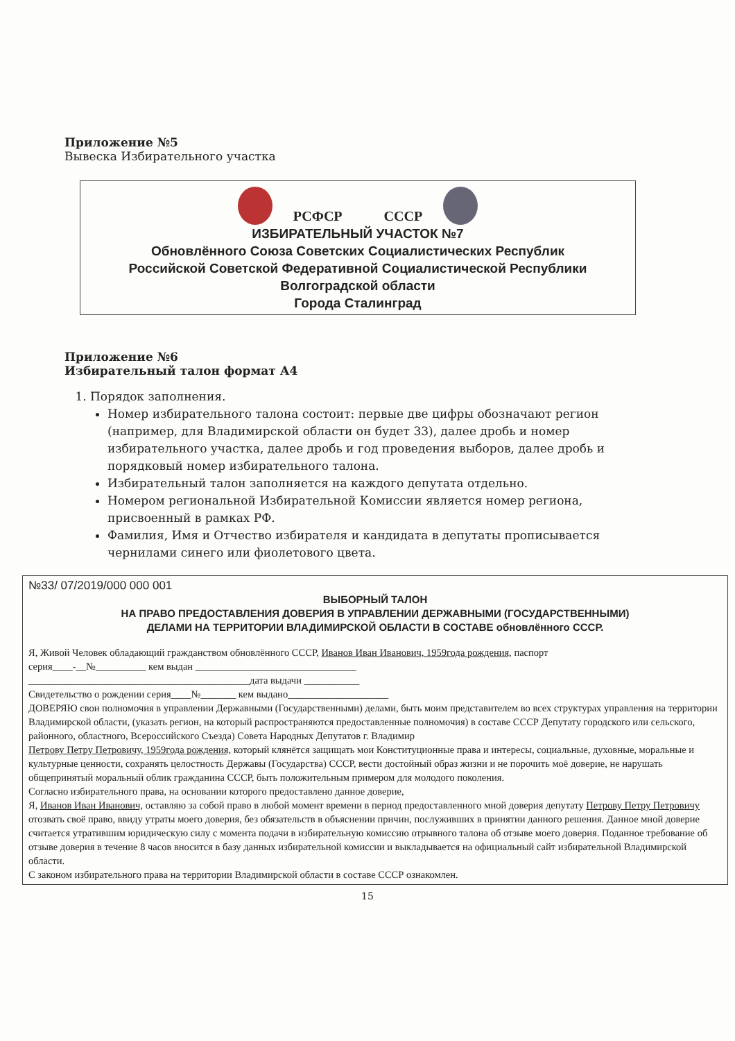Приложение №5
Вывеска Избирательного участка
РСФСР СССР
ИЗБИРАТЕЛЬНЫЙ УЧАСТОК №7
Обновлённого Союза Советских Социалистических Республик
Российской Советской Федеративной Социалистической Республики
Волгоградской области
Города Сталинград
Приложение №6
Избирательный талон формат А4
1. Порядок заполнения.
Номер избирательного талона состоит: первые две цифры обозначают регион (например, для Владимирской области он будет 33), далее дробь и номер избирательного участка, далее дробь и год проведения выборов, далее дробь и порядковый номер избирательного талона.
Избирательный талон заполняется на каждого депутата отдельно.
Номером региональной Избирательной Комиссии является номер региона, присвоенный в рамках РФ.
Фамилия, Имя и Отчество избирателя и кандидата в депутаты прописывается чернилами синего или фиолетового цвета.
№33/ 07/2019/000 000 001
ВЫБОРНЫЙ ТАЛОН
НА ПРАВО ПРЕДОСТАВЛЕНИЯ ДОВЕРИЯ В УПРАВЛЕНИИ ДЕРЖАВНЫМИ (ГОСУДАРСТВЕННЫМИ)
ДЕЛАМИ НА ТЕРРИТОРИИ ВЛАДИМИРСКОЙ ОБЛАСТИ В СОСТАВЕ обновлённого СССР.
Я, Живой Человек обладающий гражданством обновлённого СССР, Иванов Иван Иванович, 1959года рождения, паспорт
серия____-__№__________ кем выдан ________________________________
____________________________________________дата выдачи ___________
Свидетельство о рождении серия____№_______ кем выдано____________________
ДОВЕРЯЮ свои полномочия в управлении Державными (Государственными) делами, быть моим представителем во всех структурах управления на территории Владимирской области, (указать регион, на который распространяются предоставленные полномочия) в составе СССР Депутату городского или сельского, районного, областного, Всероссийского Съезда) Совета Народных Депутатов г. Владимир
Петрову Петру Петровичу, 1959года рождения, который клянётся защищать мои Конституционные права и интересы, социальные, духовные, моральные и культурные ценности, сохранять целостность Державы (Государства) СССР, вести достойный образ жизни и не порочить моё доверие, не нарушать общепринятый моральный облик гражданина СССР, быть положительным примером для молодого поколения.
Согласно избирательного права, на основании которого предоставлено данное доверие,
Я, Иванов Иван Иванович, оставляю за собой право в любой момент времени в период предоставленного мной доверия депутату Петрову Петру Петровичу отозвать своё право, ввиду утраты моего доверия, без обязательств в объяснении причин, послуживших в принятии данного решения. Данное мной доверие считается утратившим юридическую силу с момента подачи в избирательную комиссию отрывного талона об отзыве моего доверия. Поданное требование об отзыве доверия в течение 8 часов вносится в базу данных избирательной комиссии и выкладывается на официальный сайт избирательной Владимирской области.
С законом избирательного права на территории Владимирской области в составе СССР ознакомлен.
15